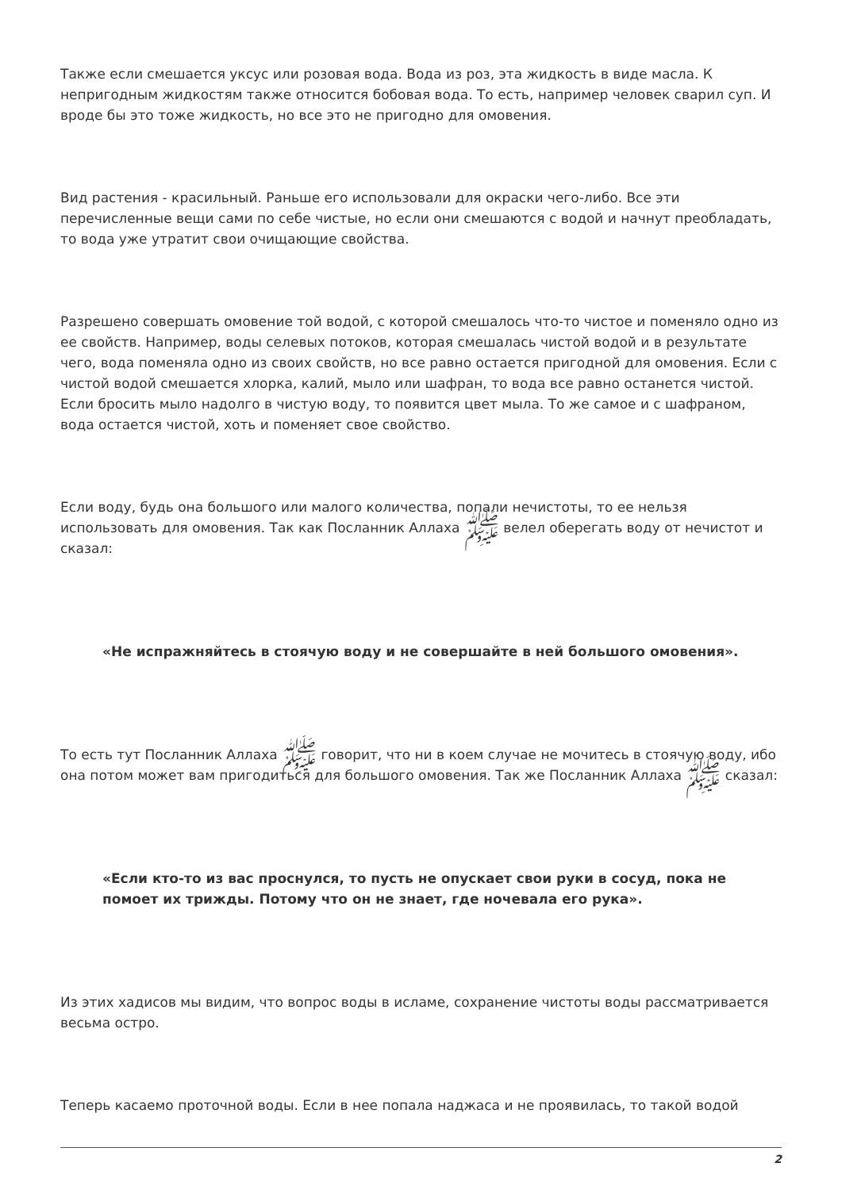Также если смешается уксус или розовая вода. Вода из роз, эта жидкость в виде масла. К непригодным жидкостям также относится бобовая вода. То есть, например человек сварил суп. И вроде бы это тоже жидкость, но все это не пригодно для омовения.
Вид растения - красильный. Раньше его использовали для окраски чего-либо. Все эти перечисленные вещи сами по себе чистые, но если они смешаются с водой и начнут преобладать, то вода уже утратит свои очищающие свойства.
Разрешено совершать омовение той водой, с которой смешалось что-то чистое и поменяло одно из ее свойств. Например, воды селевых потоков, которая смешалась чистой водой и в результате чего, вода поменяла одно из своих свойств, но все равно остается пригодной для омовения. Если с чистой водой смешается хлорка, калий, мыло или шафран, то вода все равно останется чистой. Если бросить мыло надолго в чистую воду, то появится цвет мыла. То же самое и с шафраном, вода остается чистой, хоть и поменяет свое свойство.
Если воду, будь она большого или малого количества, попали нечистоты, то ее нельзя использовать для омовения. Так как Посланник Аллаха ﷺ велел оберегать воду от нечистот и сказал:
«Не испражняйтесь в стоячую воду и не совершайте в ней большого омовения».
То есть тут Посланник Аллаха ﷺ говорит, что ни в коем случае не мочитесь в стоячую воду, ибо она потом может вам пригодиться для большого омовения. Так же Посланник Аллаха ﷺ сказал:
«Если кто-то из вас проснулся, то пусть не опускает свои руки в сосуд, пока не помоет их трижды. Потому что он не знает, где ночевала его рука».
Из этих хадисов мы видим, что вопрос воды в исламе, сохранение чистоты воды рассматривается весьма остро.
Теперь касаемо проточной воды. Если в нее попала наджаса и не проявилась, то такой водой
2